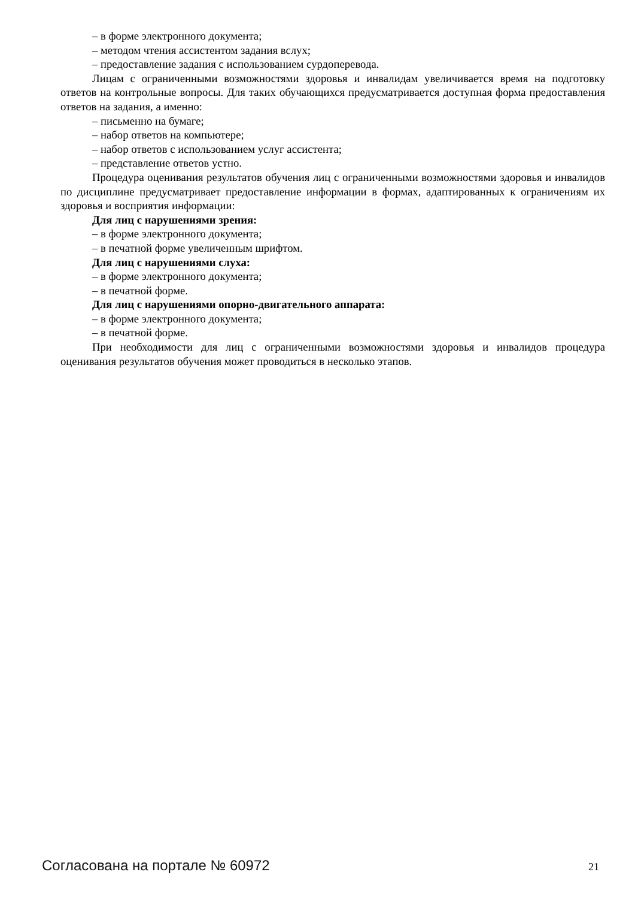– в форме электронного документа;
– методом чтения ассистентом задания вслух;
– предоставление задания с использованием сурдоперевода.
Лицам с ограниченными возможностями здоровья и инвалидам увеличивается время на подготовку ответов на контрольные вопросы. Для таких обучающихся предусматривается доступная форма предоставления ответов на задания, а именно:
– письменно на бумаге;
– набор ответов на компьютере;
– набор ответов с использованием услуг ассистента;
– представление ответов устно.
Процедура оценивания результатов обучения лиц с ограниченными возможностями здоровья и инвалидов по дисциплине предусматривает предоставление информации в формах, адаптированных к ограничениям их здоровья и восприятия информации:
Для лиц с нарушениями зрения:
– в форме электронного документа;
– в печатной форме увеличенным шрифтом.
Для лиц с нарушениями слуха:
– в форме электронного документа;
– в печатной форме.
Для лиц с нарушениями опорно-двигательного аппарата:
– в форме электронного документа;
– в печатной форме.
При необходимости для лиц с ограниченными возможностями здоровья и инвалидов процедура оценивания результатов обучения может проводиться в несколько этапов.
Согласована на портале № 60972 21